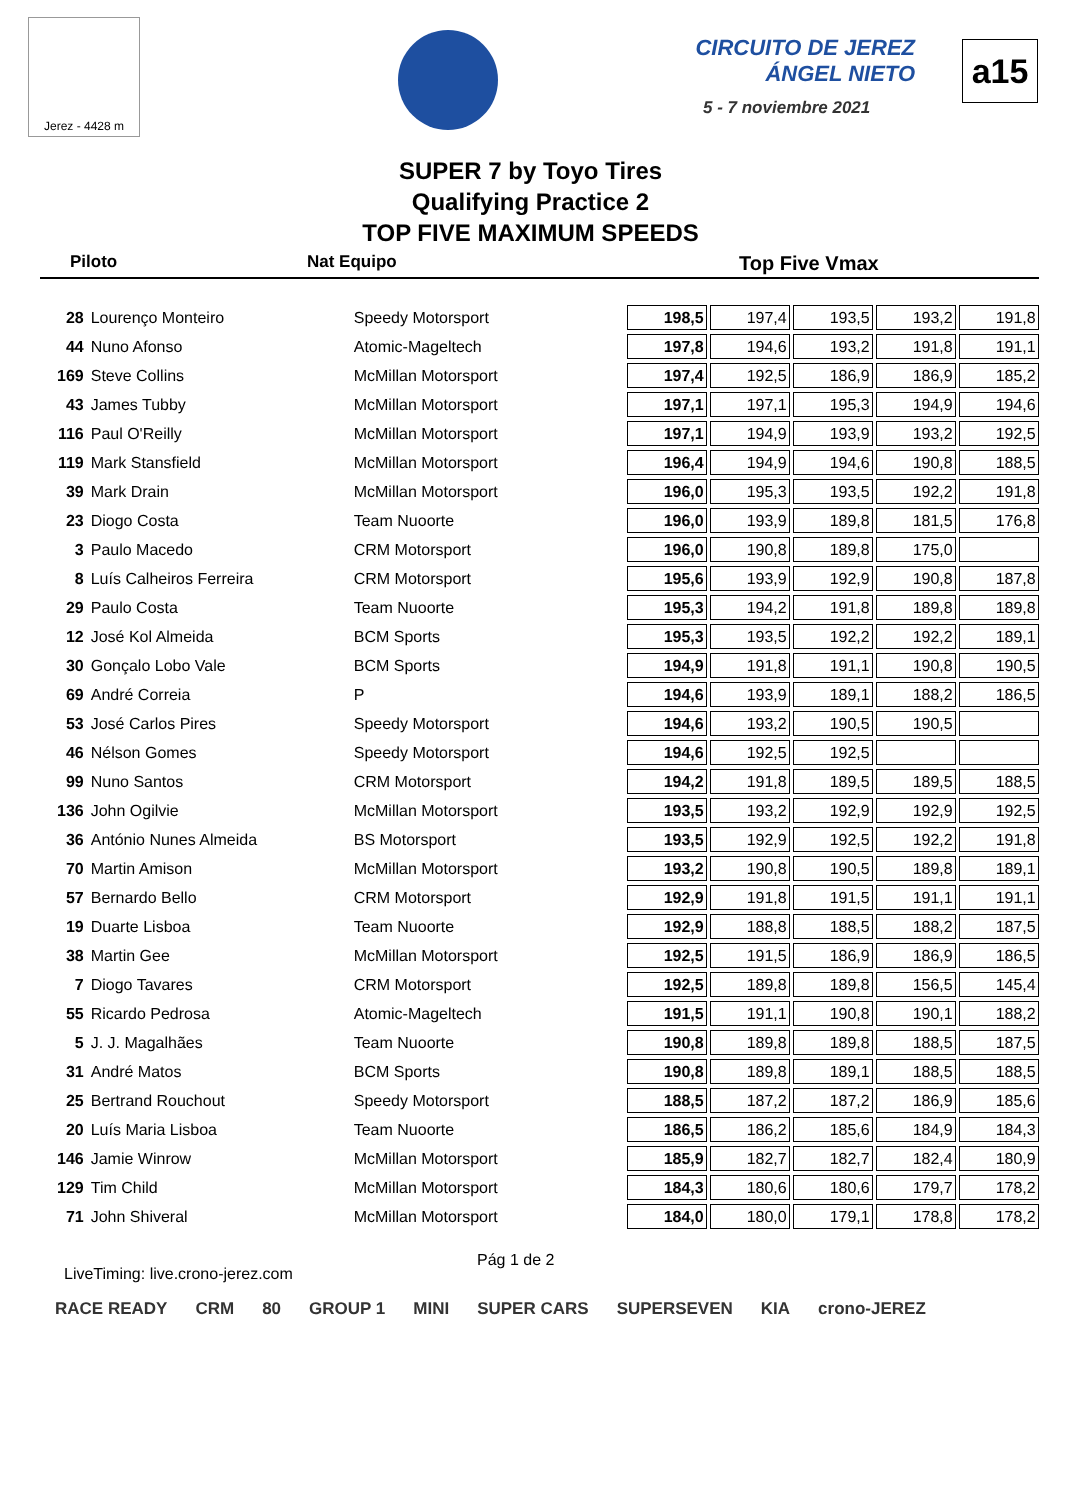Jerez - 4428 m
CIRCUITO DE JEREZ ÁNGEL NIETO
5 - 7 noviembre 2021
a15
SUPER 7 by Toyo Tires
Qualifying Practice 2
TOP FIVE MAXIMUM SPEEDS
Piloto Nat Equipo Top Five Vmax
| 28 | Lourenço Monteiro | Speedy Motorsport | 198,5 | 197,4 | 193,5 | 193,2 | 191,8 |
| 44 | Nuno Afonso | Atomic-Mageltech | 197,8 | 194,6 | 193,2 | 191,8 | 191,1 |
| 169 | Steve Collins | McMillan Motorsport | 197,4 | 192,5 | 186,9 | 186,9 | 185,2 |
| 43 | James Tubby | McMillan Motorsport | 197,1 | 197,1 | 195,3 | 194,9 | 194,6 |
| 116 | Paul O'Reilly | McMillan Motorsport | 197,1 | 194,9 | 193,9 | 193,2 | 192,5 |
| 119 | Mark Stansfield | McMillan Motorsport | 196,4 | 194,9 | 194,6 | 190,8 | 188,5 |
| 39 | Mark Drain | McMillan Motorsport | 196,0 | 195,3 | 193,5 | 192,2 | 191,8 |
| 23 | Diogo Costa | Team Nuoorte | 196,0 | 193,9 | 189,8 | 181,5 | 176,8 |
| 3 | Paulo Macedo | CRM Motorsport | 196,0 | 190,8 | 189,8 | 175,0 | |
| 8 | Luís Calheiros Ferreira | CRM Motorsport | 195,6 | 193,9 | 192,9 | 190,8 | 187,8 |
| 29 | Paulo Costa | Team Nuoorte | 195,3 | 194,2 | 191,8 | 189,8 | 189,8 |
| 12 | José Kol Almeida | BCM Sports | 195,3 | 193,5 | 192,2 | 192,2 | 189,1 |
| 30 | Gonçalo Lobo Vale | BCM Sports | 194,9 | 191,8 | 191,1 | 190,8 | 190,5 |
| 69 | André Correia | P | 194,6 | 193,9 | 189,1 | 188,2 | 186,5 |
| 53 | José Carlos Pires | Speedy Motorsport | 194,6 | 193,2 | 190,5 | 190,5 | |
| 46 | Nélson Gomes | Speedy Motorsport | 194,6 | 192,5 | 192,5 | | |
| 99 | Nuno Santos | CRM Motorsport | 194,2 | 191,8 | 189,5 | 189,5 | 188,5 |
| 136 | John Ogilvie | McMillan Motorsport | 193,5 | 193,2 | 192,9 | 192,9 | 192,5 |
| 36 | António Nunes Almeida | BS Motorsport | 193,5 | 192,9 | 192,5 | 192,2 | 191,8 |
| 70 | Martin Amison | McMillan Motorsport | 193,2 | 190,8 | 190,5 | 189,8 | 189,1 |
| 57 | Bernardo Bello | CRM Motorsport | 192,9 | 191,8 | 191,5 | 191,1 | 191,1 |
| 19 | Duarte Lisboa | Team Nuoorte | 192,9 | 188,8 | 188,5 | 188,2 | 187,5 |
| 38 | Martin Gee | McMillan Motorsport | 192,5 | 191,5 | 186,9 | 186,9 | 186,5 |
| 7 | Diogo Tavares | CRM Motorsport | 192,5 | 189,8 | 189,8 | 156,5 | 145,4 |
| 55 | Ricardo Pedrosa | Atomic-Mageltech | 191,5 | 191,1 | 190,8 | 190,1 | 188,2 |
| 5 | J. J. Magalhães | Team Nuoorte | 190,8 | 189,8 | 189,8 | 188,5 | 187,5 |
| 31 | André Matos | BCM Sports | 190,8 | 189,8 | 189,1 | 188,5 | 188,5 |
| 25 | Bertrand Rouchout | Speedy Motorsport | 188,5 | 187,2 | 187,2 | 186,9 | 185,6 |
| 20 | Luís Maria Lisboa | Team Nuoorte | 186,5 | 186,2 | 185,6 | 184,9 | 184,3 |
| 146 | Jamie Winrow | McMillan Motorsport | 185,9 | 182,7 | 182,7 | 182,4 | 180,9 |
| 129 | Tim Child | McMillan Motorsport | 184,3 | 180,6 | 180,6 | 179,7 | 178,2 |
| 71 | John Shiveral | McMillan Motorsport | 184,0 | 180,0 | 179,1 | 178,8 | 178,2 |
Pág 1 de 2
LiveTiming: live.crono-jerez.com
RACE READY CRM 80 GROUP 1 MINI SUPER CARS SUPERSEVEN KIA crono-JEREZ